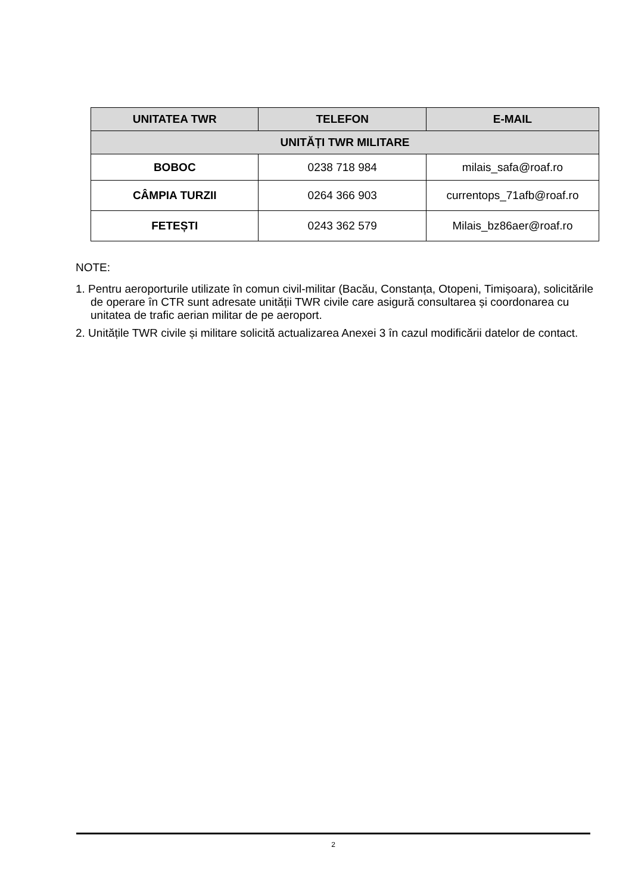| UNITATEA TWR | TELEFON | E-MAIL |
| --- | --- | --- |
| UNITĂȚI TWR MILITARE | | |
| BOBOC | 0238 718 984 | milais_safa@roaf.ro |
| CÂMPIA TURZII | 0264 366 903 | currentops_71afb@roaf.ro |
| FETEȘTI | 0243 362 579 | Milais_bz86aer@roaf.ro |
NOTE:
1. Pentru aeroporturile utilizate în comun civil-militar (Bacău, Constanța, Otopeni, Timișoara), solicitările de operare în CTR sunt adresate unității TWR civile care asigură consultarea și coordonarea cu unitatea de trafic aerian militar de pe aeroport.
2. Unitățile TWR civile și militare solicită actualizarea Anexei 3 în cazul modificării datelor de contact.
2